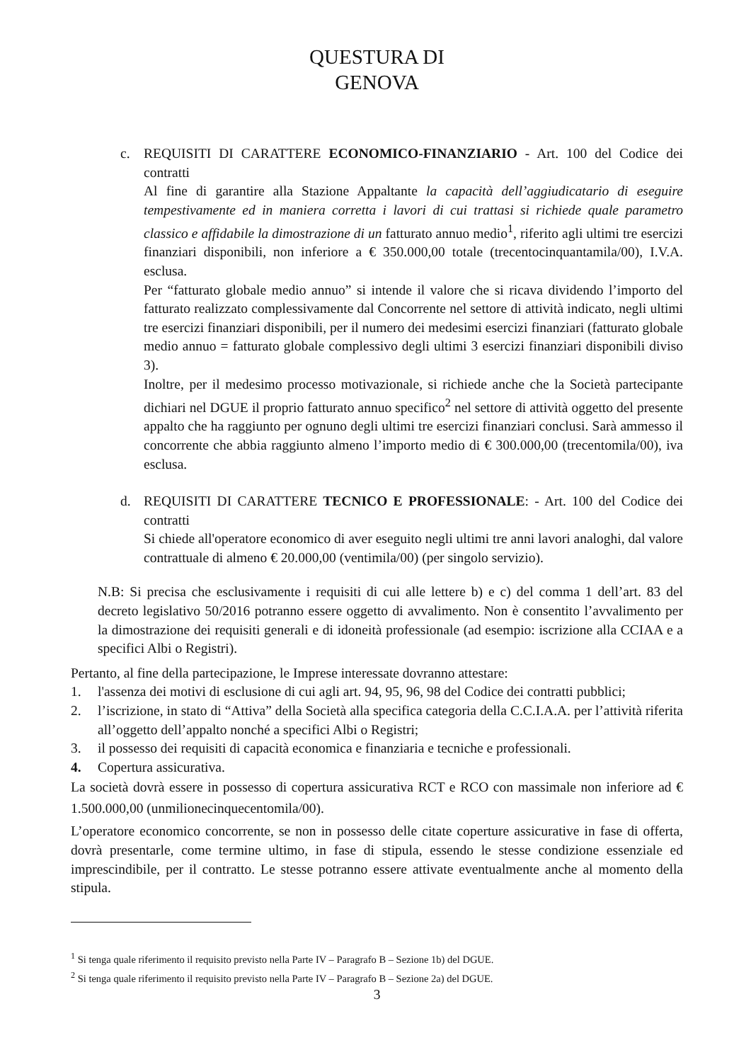QUESTURA DI
GENOVA
c. REQUISITI DI CARATTERE ECONOMICO-FINANZIARIO - Art. 100 del Codice dei contratti
Al fine di garantire alla Stazione Appaltante la capacità dell’aggiudicatario di eseguire tempestivamente ed in maniera corretta i lavori di cui trattasi si richiede quale parametro classico e affidabile la dimostrazione di un fatturato annuo medio<sup>1</sup>, riferito agli ultimi tre esercizi finanziari disponibili, non inferiore a € 350.000,00 totale (trecentocinquantamila/00), I.V.A. esclusa.
Per “fatturato globale medio annuo” si intende il valore che si ricava dividendo l’importo del fatturato realizzato complessivamente dal Concorrente nel settore di attività indicato, negli ultimi tre esercizi finanziari disponibili, per il numero dei medesimi esercizi finanziari (fatturato globale medio annuo = fatturato globale complessivo degli ultimi 3 esercizi finanziari disponibili diviso 3).
Inoltre, per il medesimo processo motivazionale, si richiede anche che la Società partecipante dichiari nel DGUE il proprio fatturato annuo specifico<sup>2</sup> nel settore di attività oggetto del presente appalto che ha raggiunto per ognuno degli ultimi tre esercizi finanziari conclusi. Sarà ammesso il concorrente che abbia raggiunto almeno l’importo medio di € 300.000,00 (trecentomila/00), iva esclusa.
d. REQUISITI DI CARATTERE TECNICO E PROFESSIONALE: - Art. 100 del Codice dei contratti
Si chiede all'operatore economico di aver eseguito negli ultimi tre anni lavori analoghi, dal valore contrattuale di almeno € 20.000,00 (ventimila/00) (per singolo servizio).
N.B: Si precisa che esclusivamente i requisiti di cui alle lettere b) e c) del comma 1 dell’art. 83 del decreto legislativo 50/2016 potranno essere oggetto di avvalimento. Non è consentito l’avvalimento per la dimostrazione dei requisiti generali e di idoneità professionale (ad esempio: iscrizione alla CCIAA e a specifici Albi o Registri).
Pertanto, al fine della partecipazione, le Imprese interessate dovranno attestare:
1. l'assenza dei motivi di esclusione di cui agli art. 94, 95, 96, 98 del Codice dei contratti pubblici;
2. l’iscrizione, in stato di “Attiva” della Società alla specifica categoria della C.C.I.A.A. per l’attività riferita all’oggetto dell’appalto nonché a specifici Albi o Registri;
3. il possesso dei requisiti di capacità economica e finanziaria e tecniche e professionali.
4. Copertura assicurativa.
La società dovrà essere in possesso di copertura assicurativa RCT e RCO con massimale non inferiore ad € 1.500.000,00 (unmilionecinquecentomila/00).
L’operatore economico concorrente, se non in possesso delle citate coperture assicurative in fase di offerta, dovrà presentarle, come termine ultimo, in fase di stipula, essendo le stesse condizione essenziale ed imprescindibile, per il contratto. Le stesse potranno essere attivate eventualmente anche al momento della stipula.
<sup>1</sup> Si tenga quale riferimento il requisito previsto nella Parte IV – Paragrafo B – Sezione 1b) del DGUE.
<sup>2</sup> Si tenga quale riferimento il requisito previsto nella Parte IV – Paragrafo B – Sezione 2a) del DGUE.
3